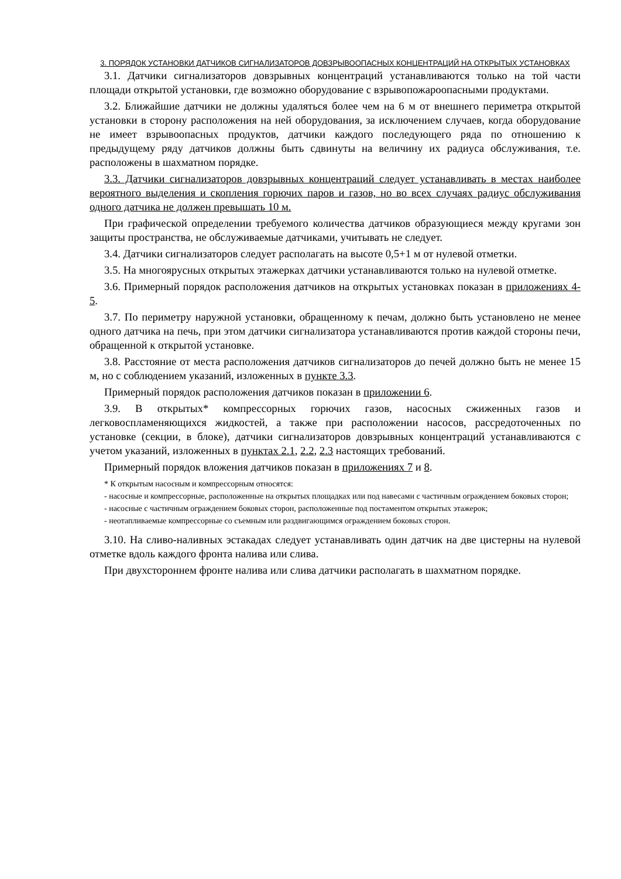3. ПОРЯДОК УСТАНОВКИ ДАТЧИКОВ СИГНАЛИЗАТОРОВ ДОВЗРЫВООПАСНЫХ КОНЦЕНТРАЦИЙ НА ОТКРЫТЫХ УСТАНОВКАХ
3.1. Датчики сигнализаторов довзрывных концентраций устанавливаются только на той части площади открытой установки, где возможно оборудование с взрывопожароопасными продуктами.
3.2. Ближайшие датчики не должны удаляться более чем на 6 м от внешнего периметра открытой установки в сторону расположения на ней оборудования, за исключением случаев, когда оборудование не имеет взрывоопасных продуктов, датчики каждого последующего ряда по отношению к предыдущему ряду датчиков должны быть сдвинуты на величину их радиуса обслуживания, т.е. расположены в шахматном порядке.
3.3. Датчики сигнализаторов довзрывных концентраций следует устанавливать в местах наиболее вероятного выделения и скопления горючих паров и газов, но во всех случаях радиус обслуживания одного датчика не должен превышать 10 м.
При графической определении требуемого количества датчиков образующиеся между кругами зон защиты пространства, не обслуживаемые датчиками, учитывать не следует.
3.4. Датчики сигнализаторов следует располагать на высоте 0,5+1 м от нулевой отметки.
3.5. На многоярусных открытых этажерках датчики устанавливаются только на нулевой отметке.
3.6. Примерный порядок расположения датчиков на открытых установках показан в приложениях 4-5.
3.7. По периметру наружной установки, обращенному к печам, должно быть установлено не менее одного датчика на печь, при этом датчики сигнализатора устанавливаются против каждой стороны печи, обращенной к открытой установке.
3.8. Расстояние от места расположения датчиков сигнализаторов до печей должно быть не менее 15 м, но с соблюдением указаний, изложенных в пункте 3.3.
Примерный порядок расположения датчиков показан в приложении 6.
3.9. В открытых* компрессорных горючих газов, насосных сжиженных газов и легковоспламеняющихся жидкостей, а также при расположении насосов, рассредоточенных по установке (секции, в блоке), датчики сигнализаторов довзрывных концентраций устанавливаются с учетом указаний, изложенных в пунктах 2.1, 2.2, 2.3 настоящих требований.
Примерный порядок вложения датчиков показан в приложениях 7 и 8.
* К открытым насосным и компрессорным относятся:
- насосные и компрессорные, расположенные на открытых площадках или под навесами с частичным ограждением боковых сторон;
- насосные с частичным ограждением боковых сторон, расположенные под постаментом открытых этажерок;
- неотапливаемые компрессорные со съемным или раздвигающимся ограждением боковых сторон.
3.10. На сливо-наливных эстакадах следует устанавливать один датчик на две цистерны на нулевой отметке вдоль каждого фронта налива или слива.
При двухстороннем фронте налива или слива датчики располагать в шахматном порядке.